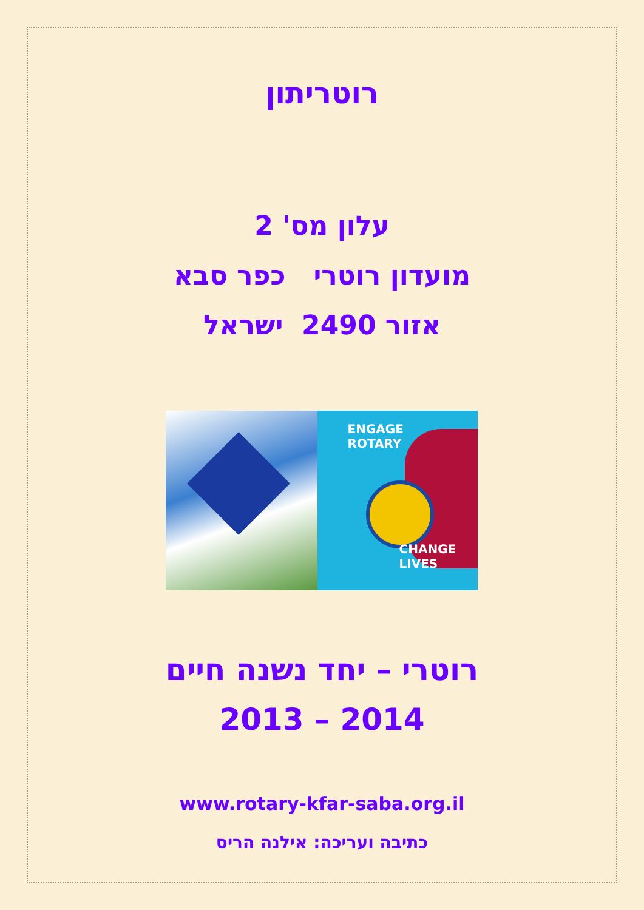רוטריתון
עלון מס' 2
מועדון רוטרי כפר סבא
אזור 2490 ישראל
ENGAGE
ROTARY
CHANGE
LIVES
רוטרי – יחד נשנה חיים
2013 – 2014
www.rotary-kfar-saba.org.il
כתיבה ועריכה: אילנה הריס